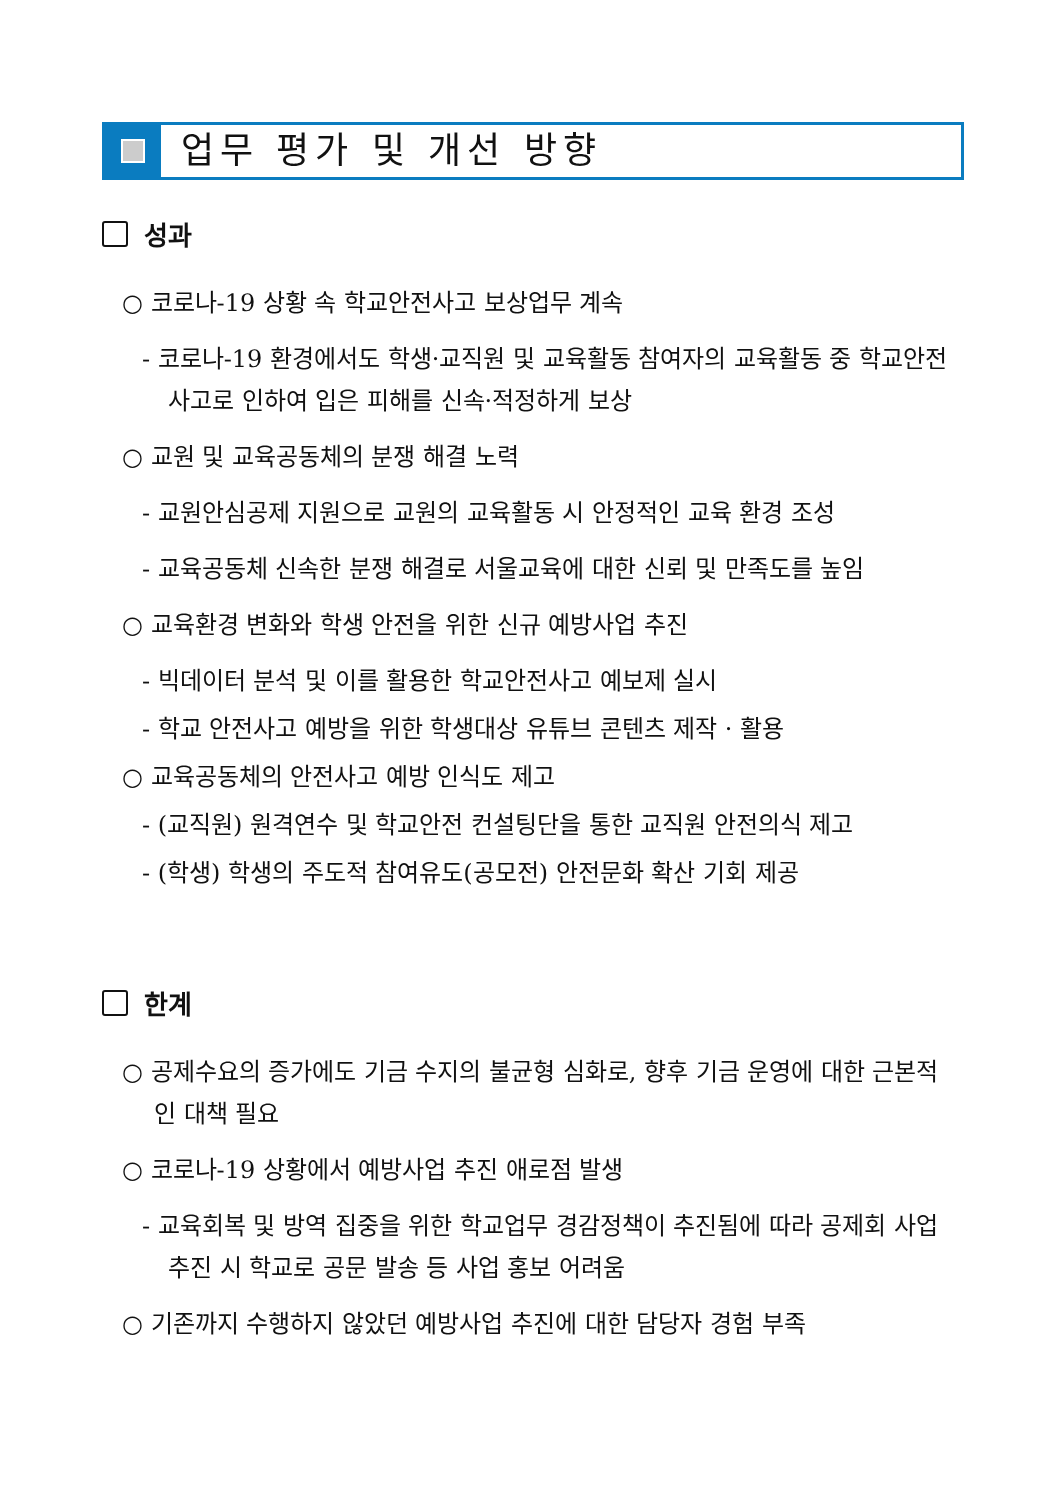업무 평가 및 개선 방향
성과
○ 코로나-19 상황 속 학교안전사고 보상업무 계속
- 코로나-19 환경에서도 학생·교직원 및 교육활동 참여자의 교육활동 중 학교안전사고로 인하여 입은 피해를 신속·적정하게 보상
○ 교원 및 교육공동체의 분쟁 해결 노력
- 교원안심공제 지원으로 교원의 교육활동 시 안정적인 교육 환경 조성
- 교육공동체 신속한 분쟁 해결로 서울교육에 대한 신뢰 및 만족도를 높임
○ 교육환경 변화와 학생 안전을 위한 신규 예방사업 추진
- 빅데이터 분석 및 이를 활용한 학교안전사고 예보제 실시
- 학교 안전사고 예방을 위한 학생대상 유튜브 콘텐츠 제작 · 활용
○ 교육공동체의 안전사고 예방 인식도 제고
- (교직원) 원격연수 및 학교안전 컨설팅단을 통한 교직원 안전의식 제고
- (학생) 학생의 주도적 참여유도(공모전) 안전문화 확산 기회 제공
한계
○ 공제수요의 증가에도 기금 수지의 불균형 심화로, 향후 기금 운영에 대한 근본적인 대책 필요
○ 코로나-19 상황에서 예방사업 추진 애로점 발생
- 교육회복 및 방역 집중을 위한 학교업무 경감정책이 추진됨에 따라 공제회 사업 추진 시 학교로 공문 발송 등 사업 홍보 어려움
○ 기존까지 수행하지 않았던 예방사업 추진에 대한 담당자 경험 부족